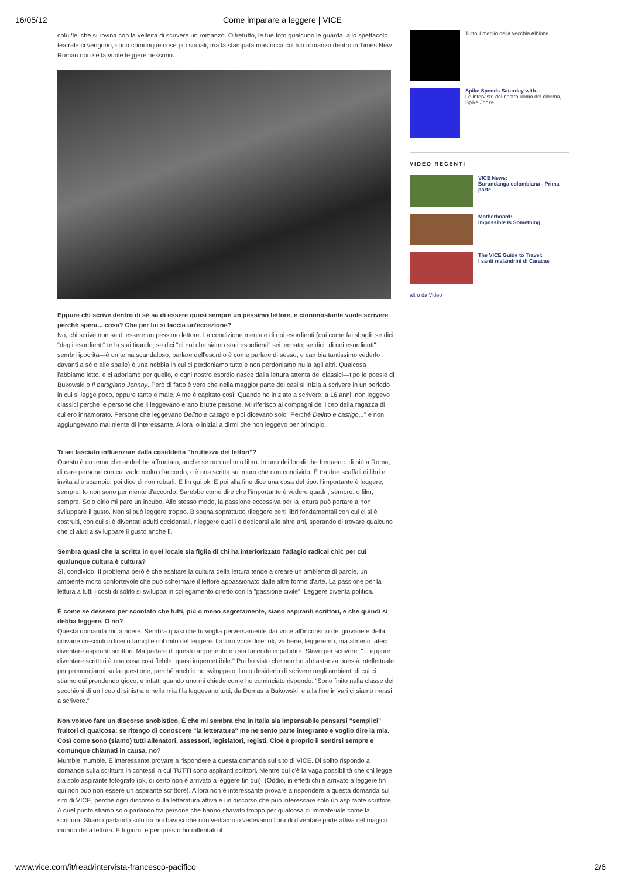16/05/12 Come imparare a leggere | VICE
colui/lei che si rovina con la velleità di scrivere un romanzo. Oltretutto, le tue foto qualcuno le guarda, allo spettacolo teatrale ci vengono, sono comunque cose più sociali, ma la stampata mastocca col tuo romanzo dentro in Times New Roman non se la vuole leggere nessuno.
Eppure chi scrive dentro di sé sa di essere quasi sempre un pessimo lettore, e ciononostante vuole scrivere perché spera... cosa? Che per lui si faccia un'eccezione?
No, chi scrive non sa di essere un pessimo lettore. La condizione mentale di noi esordienti (qui come fai sbagli: se dici "degli esordienti" te la stai tirando; se dici "di noi che siamo stati esordienti" sei leccato; se dici "di noi esordienti" sembri ipocrita—è un tema scandaloso, parlare dell'esordio è come parlare di sesso, e cambia tantissimo vederlo davanti a sé o alle spalle) è una nebbia in cui ci perdoniamo tutto e non perdoniamo nulla agli altri. Qualcosa l'abbiamo letto, e ci adoriamo per quello, e ogni nostro esordio nasce dalla lettura attenta dei classici—tipo le poesie di Bukowski o Il partigiano Johnny. Però di fatto è vero che nella maggior parte dei casi si inizia a scrivere in un periodo in cui si legge poco, oppure tanto e male. A me è capitato così. Quando ho iniziato a scrivere, a 16 anni, non leggevo classici perché le persone che li leggevano erano brutte persone. Mi riferisco ai compagni del liceo della ragazza di cui ero innamorato. Persone che leggevano Delitto e castigo e poi dicevano solo "Perché Delitto e castigo..." e non aggiungevano mai niente di interessante. Allora io iniziai a dirmi che non leggevo per principio.
Ti sei lasciato influenzare dalla cosiddetta "bruttezza del lettori"?
Questo è un tema che andrebbe affrontato, anche se non nel mio libro. In uno dei locali che frequento di più a Roma, di care persone con cui vado molto d'accordo, c'è una scritta sul muro che non condivido. È tra due scaffali di libri e invita allo scambio, poi dice di non rubarli. E fin qui ok. E poi alla fine dice una cosa del tipo: l'importante è leggere, sempre. Io non sono per niente d'accordo. Sarebbe come dire che l'importante è vedere quadri, sempre, o film, sempre. Solo dirlo mi pare un incubo. Allo stesso modo, la passione eccessiva per la lettura può portare a non sviluppare il gusto. Non si può leggere troppo. Bisogna soprattutto rileggere certi libri fondamentali con cui ci si è costruiti, con cui si è diventati adulti occidentali, rileggere quelli e dedicarsi alle altre arti, sperando di trovare qualcuno che ci aiuti a sviluppare il gusto anche lì.
Sembra quasi che la scritta in quel locale sia figlia di chi ha interiorizzato l'adagio radical chic per cui qualunque cultura è cultura?
Sì, condivido. Il problema però è che esaltare la cultura della lettura tende a creare un ambiente di parole, un ambiente molto confortevole che può schermare il lettore appassionato dalle altre forme d'arte. La passione per la lettura a tutti i costi di solito si sviluppa in collegamento diretto con la "passione civile". Leggere diventa politica.
È come se dessero per scontato che tutti, più o meno segretamente, siano aspiranti scrittori, e che quindi si debba leggere. O no?
Questa domanda mi fa ridere. Sembra quasi che tu voglia perversamente dar voce all'inconscio del giovane e della giovane cresciuti in licei o famiglie col mito del leggere. La loro voce dice: ok, va bene, leggeremo, ma almeno fateci diventare aspiranti scrittori. Ma parlare di questo argomento mi sta facendo impallidire. Stavo per scrivere: "... eppure diventare scrittori è una cosa così flebile, quasi impercettibile." Poi ho visto che non ho abbastanza onestà intellettuale per pronunciarmi sulla questione, perché anch'io ho sviluppato il mio desiderio di scrivere negli ambienti di cui ci stiamo qui prendendo gioco, e infatti quando uno mi chiede come ho cominciato rispondo: "Sono finito nella classe dei secchioni di un liceo di sinistra e nella mia fila leggevano tutti, da Dumas a Bukowski, e alla fine in vari ci siamo messi a scrivere."
Non volevo fare un discorso snobistico. È che mi sembra che in Italia sia impensabile pensarsi "semplici" fruitori di qualcosa: se ritengo di conoscere "la letteratura" me ne sento parte integrante e voglio dire la mia. Così come sono (siamo) tutti allenatori, assessori, legislatori, registi. Cioè è proprio il sentirsi sempre e comunque chiamati in causa, no?
Mumble mumble. È interessante provare a rispondere a questa domanda sul sito di VICE. Di solito rispondo a domande sulla scrittura in contesti in cui TUTTI sono aspiranti scrittori. Mentre qui c'è la vaga possibilità che chi legge sia solo aspirante fotografo (ok, di certo non è arrivato a leggere fin qui). (Oddio, in effetti chi è arrivato a leggere fin qui non può non essere un aspirante scrittore). Allora non è interessante provare a rispondere a questa domanda sul sito di VICE, perché ogni discorso sulla letteratura attiva è un discorso che può interessare solo un aspirante scrittore. A quel punto stiamo solo parlando fra persone che hanno sbavato troppo per qualcosa di immateriale come la scrittura. Stiamo parlando solo fra noi bavosi che non vediamo o vedevamo l'ora di diventare parte attiva del magico mondo della lettura. E ti giuro, e per questo ho rallentato il
Tutto il meglio della vecchia Albione.
Spike Spends Saturday with...
Le interviste del nostro uomo del cinema, Spike Jonze.
VIDEO RECENTI
VICE News:
Burundanga colombiana - Prima parte
Motherboard:
Impossible Is Something
The VICE Guide to Travel:
I santi malandrini di Caracas
altro da Video
www.vice.com/it/read/intervista-francesco-pacifico 2/6